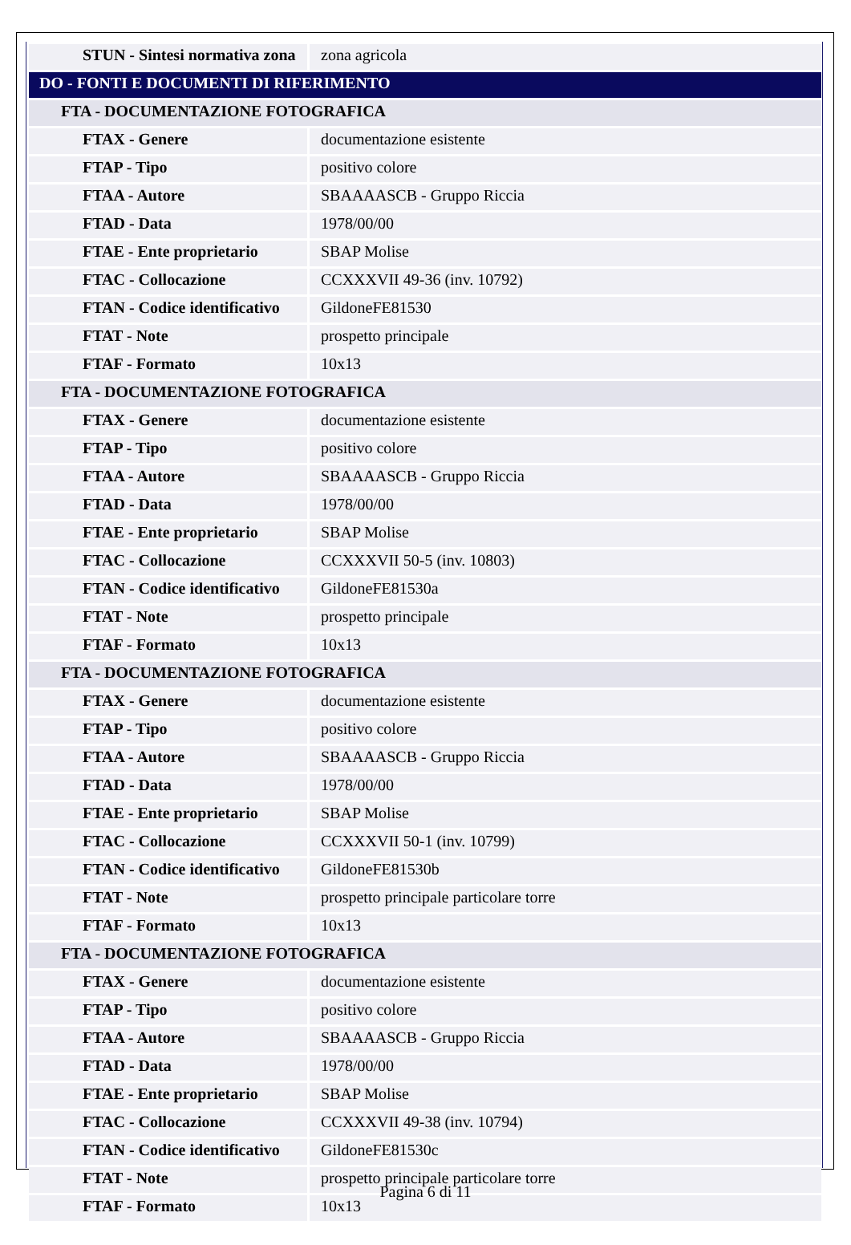| STUN - Sintesi normativa zona | zona agricola |
| DO - FONTI E DOCUMENTI DI RIFERIMENTO | |
| FTA - DOCUMENTAZIONE FOTOGRAFICA | |
| FTAX - Genere | documentazione esistente |
| FTAP - Tipo | positivo colore |
| FTAA - Autore | SBAAAASCB - Gruppo Riccia |
| FTAD - Data | 1978/00/00 |
| FTAE - Ente proprietario | SBAP Molise |
| FTAC - Collocazione | CCXXXVII 49-36 (inv. 10792) |
| FTAN - Codice identificativo | GildoneFE81530 |
| FTAT - Note | prospetto principale |
| FTAF - Formato | 10x13 |
| FTA - DOCUMENTAZIONE FOTOGRAFICA | |
| FTAX - Genere | documentazione esistente |
| FTAP - Tipo | positivo colore |
| FTAA - Autore | SBAAAASCB - Gruppo Riccia |
| FTAD - Data | 1978/00/00 |
| FTAE - Ente proprietario | SBAP Molise |
| FTAC - Collocazione | CCXXXVII 50-5 (inv. 10803) |
| FTAN - Codice identificativo | GildoneFE81530a |
| FTAT - Note | prospetto principale |
| FTAF - Formato | 10x13 |
| FTA - DOCUMENTAZIONE FOTOGRAFICA | |
| FTAX - Genere | documentazione esistente |
| FTAP - Tipo | positivo colore |
| FTAA - Autore | SBAAAASCB - Gruppo Riccia |
| FTAD - Data | 1978/00/00 |
| FTAE - Ente proprietario | SBAP Molise |
| FTAC - Collocazione | CCXXXVII 50-1 (inv. 10799) |
| FTAN - Codice identificativo | GildoneFE81530b |
| FTAT - Note | prospetto principale particolare torre |
| FTAF - Formato | 10x13 |
| FTA - DOCUMENTAZIONE FOTOGRAFICA | |
| FTAX - Genere | documentazione esistente |
| FTAP - Tipo | positivo colore |
| FTAA - Autore | SBAAAASCB - Gruppo Riccia |
| FTAD - Data | 1978/00/00 |
| FTAE - Ente proprietario | SBAP Molise |
| FTAC - Collocazione | CCXXXVII 49-38 (inv. 10794) |
| FTAN - Codice identificativo | GildoneFE81530c |
| FTAT - Note | prospetto principale particolare torre |
| FTAF - Formato | 10x13 |
Pagina 6 di 11